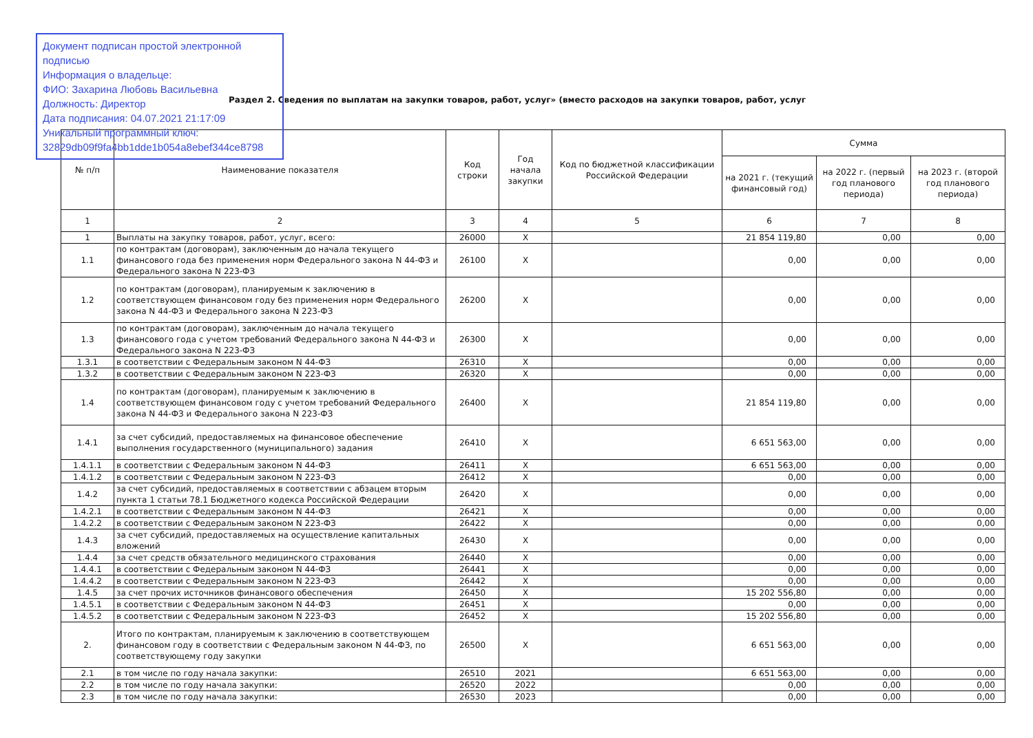Документ подписан простой электронной подписью
Информация о владельце:
ФИО: Захарина Любовь Васильевна
Должность: Директор
Дата подписания: 04.07.2021 21:17:09
Уникальный программный ключ:
32829db09f9fa4bb1dde1b054a8ebef344ce8798
Раздел 2. Сведения по выплатам на закупки товаров, работ, услуг» (вместо расходов на закупки товаров, работ, услуг
| № п/п | Наименование показателя | Код строки | Год начала закупки | Код по бюджетной классификации Российской Федерации | Сумма | | |
| --- | --- | --- | --- | --- | --- | --- | --- |
| | | | | | на 2021 г. (текущий финансовый год) | на 2022 г. (первый год планового периода) | на 2023 г. (второй год планового периода) |
| 1 | 2 | 3 | 4 | 5 | 6 | 7 | 8 |
| 1 | Выплаты на закупку товаров, работ, услуг, всего: | 26000 | X | | 21 854 119,80 | 0,00 | 0,00 |
| 1.1 | по контрактам (договорам), заключенным до начала текущего финансового года без применения норм Федерального закона N 44-ФЗ и Федерального закона N 223-ФЗ | 26100 | X | | 0,00 | 0,00 | 0,00 |
| 1.2 | по контрактам (договорам), планируемым к заключению в соответствующем финансовом году без применения норм Федерального закона N 44-ФЗ и Федерального закона N 223-ФЗ | 26200 | X | | 0,00 | 0,00 | 0,00 |
| 1.3 | по контрактам (договорам), заключенным до начала текущего финансового года с учетом требований Федерального закона N 44-ФЗ и Федерального закона N 223-ФЗ | 26300 | X | | 0,00 | 0,00 | 0,00 |
| 1.3.1 | в соответствии с Федеральным законом N 44-ФЗ | 26310 | X | | 0,00 | 0,00 | 0,00 |
| 1.3.2 | в соответствии с Федеральным законом N 223-ФЗ | 26320 | X | | 0,00 | 0,00 | 0,00 |
| 1.4 | по контрактам (договорам), планируемым к заключению в соответствующем финансовом году с учетом требований Федерального закона N 44-ФЗ и Федерального закона N 223-ФЗ | 26400 | X | | 21 854 119,80 | 0,00 | 0,00 |
| 1.4.1 | за счет субсидий, предоставляемых на финансовое обеспечение выполнения государственного (муниципального) задания | 26410 | X | | 6 651 563,00 | 0,00 | 0,00 |
| 1.4.1.1 | в соответствии с Федеральным законом N 44-ФЗ | 26411 | X | | 6 651 563,00 | 0,00 | 0,00 |
| 1.4.1.2 | в соответствии с Федеральным законом N 223-ФЗ | 26412 | X | | 0,00 | 0,00 | 0,00 |
| 1.4.2 | за счет субсидий, предоставляемых в соответствии с абзацем вторым пункта 1 статьи 78.1 Бюджетного кодекса Российской Федерации | 26420 | X | | 0,00 | 0,00 | 0,00 |
| 1.4.2.1 | в соответствии с Федеральным законом N 44-ФЗ | 26421 | X | | 0,00 | 0,00 | 0,00 |
| 1.4.2.2 | в соответствии с Федеральным законом N 223-ФЗ | 26422 | X | | 0,00 | 0,00 | 0,00 |
| 1.4.3 | за счет субсидий, предоставляемых на осуществление капитальных вложений | 26430 | X | | 0,00 | 0,00 | 0,00 |
| 1.4.4 | за счет средств обязательного медицинского страхования | 26440 | X | | 0,00 | 0,00 | 0,00 |
| 1.4.4.1 | в соответствии с Федеральным законом N 44-ФЗ | 26441 | X | | 0,00 | 0,00 | 0,00 |
| 1.4.4.2 | в соответствии с Федеральным законом N 223-ФЗ | 26442 | X | | 0,00 | 0,00 | 0,00 |
| 1.4.5 | за счет прочих источников финансового обеспечения | 26450 | X | | 15 202 556,80 | 0,00 | 0,00 |
| 1.4.5.1 | в соответствии с Федеральным законом N 44-ФЗ | 26451 | X | | 0,00 | 0,00 | 0,00 |
| 1.4.5.2 | в соответствии с Федеральным законом N 223-ФЗ | 26452 | X | | 15 202 556,80 | 0,00 | 0,00 |
| 2. | Итого по контрактам, планируемым к заключению в соответствующем финансовом году в соответствии с Федеральным законом N 44-ФЗ, по соответствующему году закупки | 26500 | X | | 6 651 563,00 | 0,00 | 0,00 |
| 2.1 | в том числе по году начала закупки: | 26510 | 2021 | | 6 651 563,00 | 0,00 | 0,00 |
| 2.2 | в том числе по году начала закупки: | 26520 | 2022 | | 0,00 | 0,00 | 0,00 |
| 2.3 | в том числе по году начала закупки: | 26530 | 2023 | | 0,00 | 0,00 | 0,00 |